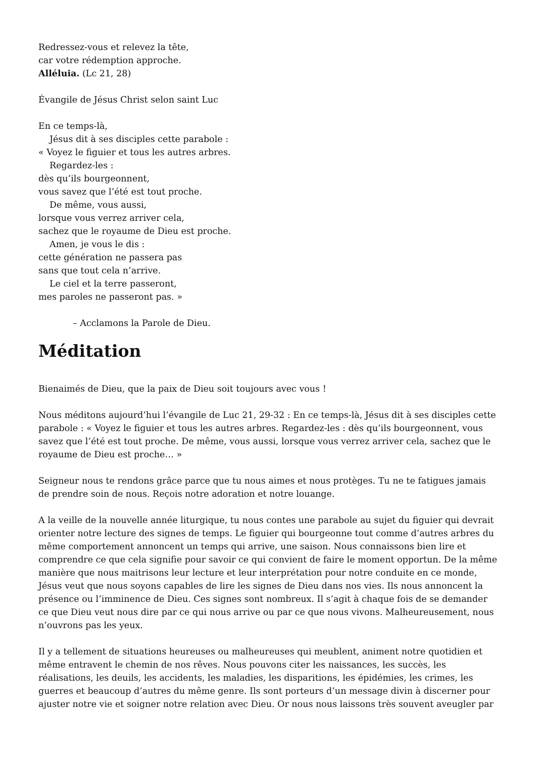Redressez-vous et relevez la tête,
car votre rédemption approche.
Alléluia. (Lc 21, 28)
Évangile de Jésus Christ selon saint Luc
En ce temps-là,
Jésus dit à ses disciples cette parabole :
« Voyez le figuier et tous les autres arbres.
Regardez-les :
dès qu’ils bourgeonnent,
vous savez que l’été est tout proche.
De même, vous aussi,
lorsque vous verrez arriver cela,
sachez que le royaume de Dieu est proche.
Amen, je vous le dis :
cette génération ne passera pas
sans que tout cela n’arrive.
Le ciel et la terre passeront,
mes paroles ne passeront pas. »
– Acclamons la Parole de Dieu.
Méditation
Bienaimés de Dieu, que la paix de Dieu soit toujours avec vous !
Nous méditons aujourd’hui l’évangile de Luc 21, 29-32 : En ce temps-là, Jésus dit à ses disciples cette parabole : « Voyez le figuier et tous les autres arbres. Regardez-les : dès qu’ils bourgeonnent, vous savez que l’été est tout proche. De même, vous aussi, lorsque vous verrez arriver cela, sachez que le royaume de Dieu est proche… »
Seigneur nous te rendons grâce parce que tu nous aimes et nous protèges. Tu ne te fatigues jamais de prendre soin de nous. Reçois notre adoration et notre louange.
A la veille de la nouvelle année liturgique, tu nous contes une parabole au sujet du figuier qui devrait orienter notre lecture des signes de temps. Le figuier qui bourgeonne tout comme d’autres arbres du même comportement annoncent un temps qui arrive, une saison. Nous connaissons bien lire et comprendre ce que cela signifie pour savoir ce qui convient de faire le moment opportun. De la même manière que nous maitrisons leur lecture et leur interprétation pour notre conduite en ce monde, Jésus veut que nous soyons capables de lire les signes de Dieu dans nos vies. Ils nous annoncent la présence ou l’imminence de Dieu. Ces signes sont nombreux. Il s’agit à chaque fois de se demander ce que Dieu veut nous dire par ce qui nous arrive ou par ce que nous vivons. Malheureusement, nous n’ouvrons pas les yeux.
Il y a tellement de situations heureuses ou malheureuses qui meublent, animent notre quotidien et même entravent le chemin de nos rêves. Nous pouvons citer les naissances, les succès, les réalisations, les deuils, les accidents, les maladies, les disparitions, les épidémies, les crimes, les guerres et beaucoup d’autres du même genre. Ils sont porteurs d’un message divin à discerner pour ajuster notre vie et soigner notre relation avec Dieu. Or nous nous laissons très souvent aveugler par